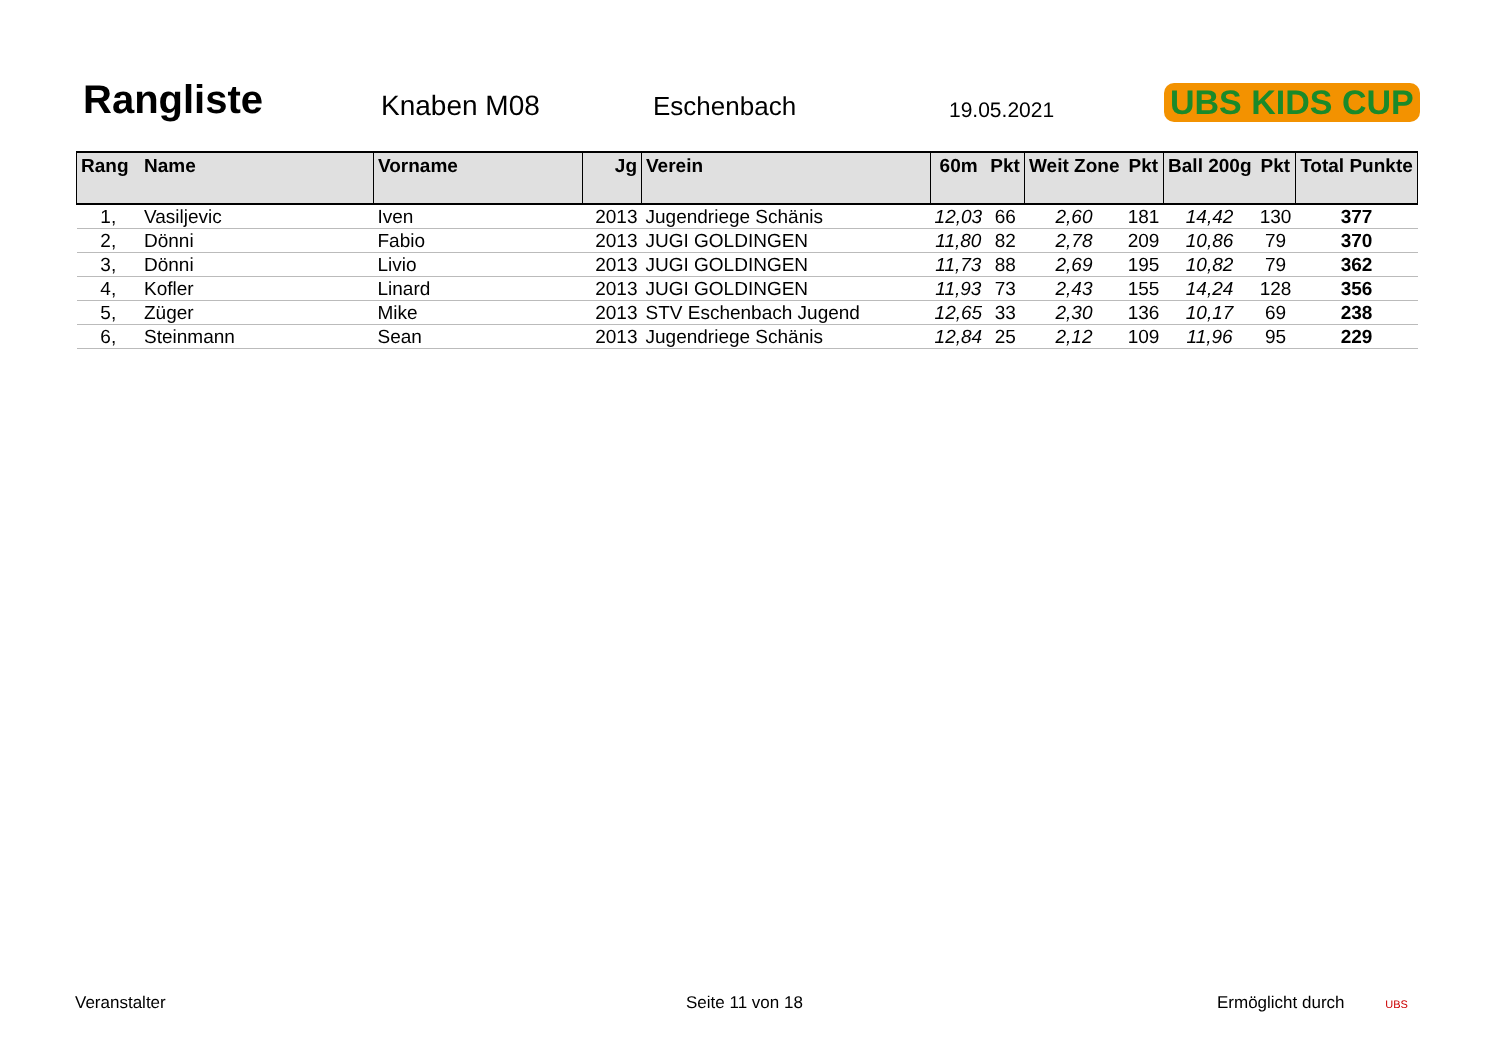Rangliste
Knaben M08
Eschenbach
19.05.2021
UBS KIDS CUP
| Rang | Name | Vorname | Jg | Verein | 60m | Pkt | Weit Zone | Pkt | Ball 200g | Pkt | Total Punkte |
| --- | --- | --- | --- | --- | --- | --- | --- | --- | --- | --- | --- |
| 1, | Vasiljevic | Iven | 2013 | Jugendriege Schänis | 12,03 | 66 | 2,60 | 181 | 14,42 | 130 | 377 |
| 2, | Dönni | Fabio | 2013 | JUGI GOLDINGEN | 11,80 | 82 | 2,78 | 209 | 10,86 | 79 | 370 |
| 3, | Dönni | Livio | 2013 | JUGI GOLDINGEN | 11,73 | 88 | 2,69 | 195 | 10,82 | 79 | 362 |
| 4, | Kofler | Linard | 2013 | JUGI GOLDINGEN | 11,93 | 73 | 2,43 | 155 | 14,24 | 128 | 356 |
| 5, | Züger | Mike | 2013 | STV Eschenbach Jugend | 12,65 | 33 | 2,30 | 136 | 10,17 | 69 | 238 |
| 6, | Steinmann | Sean | 2013 | Jugendriege Schänis | 12,84 | 25 | 2,12 | 109 | 11,96 | 95 | 229 |
Veranstalter Seite 11 von 18 Ermöglicht durch UBS